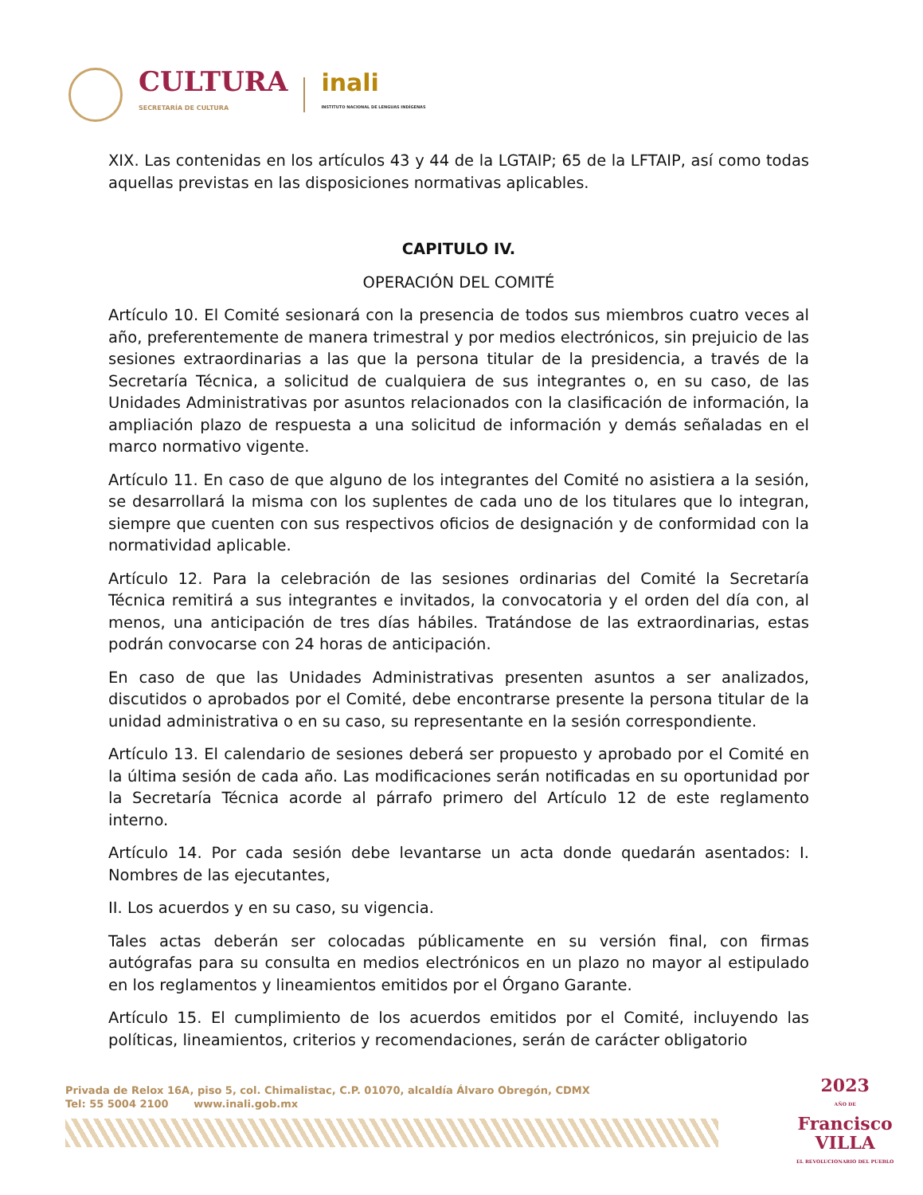CULTURA
SECRETARÍA DE CULTURA
inali
INSTITUTO NACIONAL DE LENGUAS INDÍGENAS
XIX. Las contenidas en los artículos 43 y 44 de la LGTAIP; 65 de la LFTAIP, así como todas aquellas previstas en las disposiciones normativas aplicables.
CAPITULO IV.
OPERACIÓN DEL COMITÉ
Artículo 10. El Comité sesionará con la presencia de todos sus miembros cuatro veces al año, preferentemente de manera trimestral y por medios electrónicos, sin prejuicio de las sesiones extraordinarias a las que la persona titular de la presidencia, a través de la Secretaría Técnica, a solicitud de cualquiera de sus integrantes o, en su caso, de las Unidades Administrativas por asuntos relacionados con la clasificación de información, la ampliación plazo de respuesta a una solicitud de información y demás señaladas en el marco normativo vigente.
Artículo 11. En caso de que alguno de los integrantes del Comité no asistiera a la sesión, se desarrollará la misma con los suplentes de cada uno de los titulares que lo integran, siempre que cuenten con sus respectivos oficios de designación y de conformidad con la normatividad aplicable.
Artículo 12. Para la celebración de las sesiones ordinarias del Comité la Secretaría Técnica remitirá a sus integrantes e invitados, la convocatoria y el orden del día con, al menos, una anticipación de tres días hábiles. Tratándose de las extraordinarias, estas podrán convocarse con 24 horas de anticipación.
En caso de que las Unidades Administrativas presenten asuntos a ser analizados, discutidos o aprobados por el Comité, debe encontrarse presente la persona titular de la unidad administrativa o en su caso, su representante en la sesión correspondiente.
Artículo 13. El calendario de sesiones deberá ser propuesto y aprobado por el Comité en la última sesión de cada año. Las modificaciones serán notificadas en su oportunidad por la Secretaría Técnica acorde al párrafo primero del Artículo 12 de este reglamento interno.
Artículo 14. Por cada sesión debe levantarse un acta donde quedarán asentados: I. Nombres de las ejecutantes,
II. Los acuerdos y en su caso, su vigencia.
Tales actas deberán ser colocadas públicamente en su versión final, con firmas autógrafas para su consulta en medios electrónicos en un plazo no mayor al estipulado en los reglamentos y lineamientos emitidos por el Órgano Garante.
Artículo 15. El cumplimiento de los acuerdos emitidos por el Comité, incluyendo las políticas, lineamientos, criterios y recomendaciones, serán de carácter obligatorio
Privada de Relox 16A, piso 5, col. Chimalistac, C.P. 01070, alcaldía Álvaro Obregón, CDMX
Tel: 55 5004 2100 www.inali.gob.mx
2023
AÑO DE
Francisco
VILLA
EL REVOLUCIONARIO DEL PUEBLO